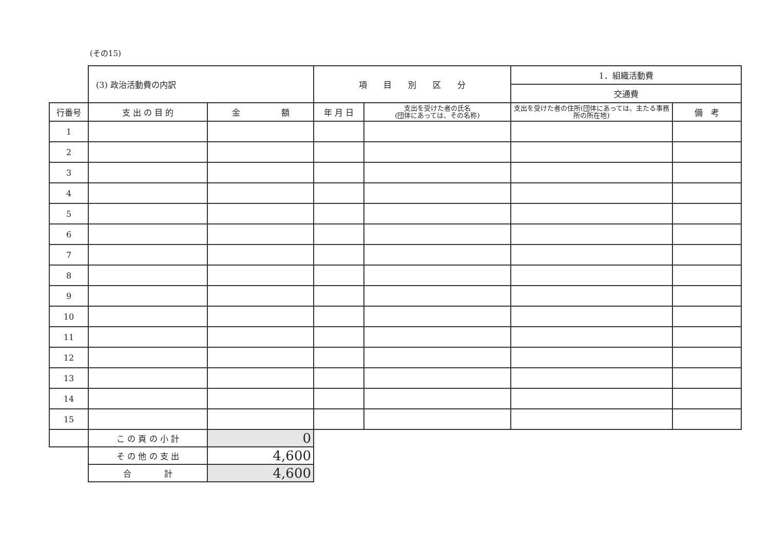(その15)
| | (3) 政治活動費の内訳 | | 項 目 別 区 分 | | 1．組織活動費 | |
| | | | | | 交通費 | |
| 行番号 | 支 出 の 目 的 | 金 額 | 年 月 日 | 支出を受けた者の氏名 (団体にあっては、その名称) | 支出を受けた者の住所(団体にあっては、主たる事務所の所在地) | 備 考 |
| 1 | | | | | | |
| 2 | | | | | | |
| 3 | | | | | | |
| 4 | | | | | | |
| 5 | | | | | | |
| 6 | | | | | | |
| 7 | | | | | | |
| 8 | | | | | | |
| 9 | | | | | | |
| 10 | | | | | | |
| 11 | | | | | | |
| 12 | | | | | | |
| 13 | | | | | | |
| 14 | | | | | | |
| 15 | | | | | | |
| | こ の 頁 の 小 計 | 0 | | | | |
| | そ の 他 の 支 出 | 4,600 | | | | |
| | 合 計 | 4,600 | | | | |